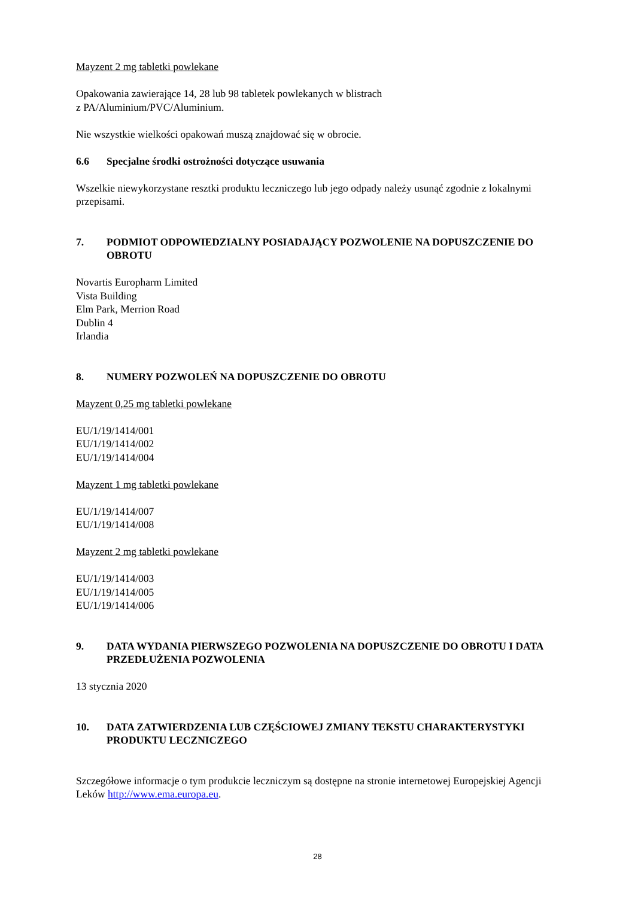Mayzent 2 mg tabletki powlekane
Opakowania zawierające 14, 28 lub 98 tabletek powlekanych w blistrach
z PA/Aluminium/PVC/Aluminium.
Nie wszystkie wielkości opakowań muszą znajdować się w obrocie.
6.6 Specjalne środki ostrożności dotyczące usuwania
Wszelkie niewykorzystane resztki produktu leczniczego lub jego odpady należy usunąć zgodnie z lokalnymi przepisami.
7. PODMIOT ODPOWIEDZIALNY POSIADAJĄCY POZWOLENIE NA DOPUSZCZENIE DO OBROTU
Novartis Europharm Limited
Vista Building
Elm Park, Merrion Road
Dublin 4
Irlandia
8. NUMERY POZWOLEŃ NA DOPUSZCZENIE DO OBROTU
Mayzent 0,25 mg tabletki powlekane
EU/1/19/1414/001
EU/1/19/1414/002
EU/1/19/1414/004
Mayzent 1 mg tabletki powlekane
EU/1/19/1414/007
EU/1/19/1414/008
Mayzent 2 mg tabletki powlekane
EU/1/19/1414/003
EU/1/19/1414/005
EU/1/19/1414/006
9. DATA WYDANIA PIERWSZEGO POZWOLENIA NA DOPUSZCZENIE DO OBROTU I DATA PRZEDŁUŻENIA POZWOLENIA
13 stycznia 2020
10. DATA ZATWIERDZENIA LUB CZĘŚCIOWEJ ZMIANY TEKSTU CHARAKTERYSTYKI PRODUKTU LECZNICZEGO
Szczegółowe informacje o tym produkcie leczniczym są dostępne na stronie internetowej Europejskiej Agencji Leków http://www.ema.europa.eu.
28